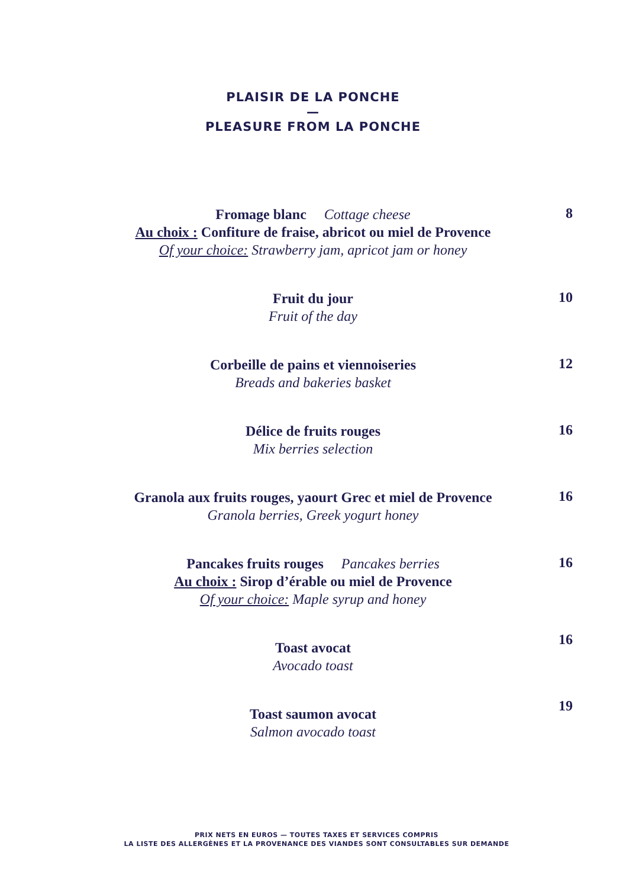PLAISIR DE LA PONCHE
—
PLEASURE FROM LA PONCHE
Fromage blanc Cottage cheese
Au choix : Confiture de fraise, abricot ou miel de Provence
Of your choice: Strawberry jam, apricot jam or honey
8
Fruit du jour
Fruit of the day
10
Corbeille de pains et viennoiseries
Breads and bakeries basket
12
Délice de fruits rouges
Mix berries selection
16
Granola aux fruits rouges, yaourt Grec et miel de Provence
Granola berries, Greek yogurt honey
16
Pancakes fruits rouges Pancakes berries
Au choix : Sirop d’érable ou miel de Provence
Of your choice: Maple syrup and honey
16
Toast avocat
Avocado toast
16
Toast saumon avocat
Salmon avocado toast
19
PRIX NETS EN EUROS — TOUTES TAXES ET SERVICES COMPRIS
LA LISTE DES ALLERGÈNES ET LA PROVENANCE DES VIANDES SONT CONSULTABLES SUR DEMANDE